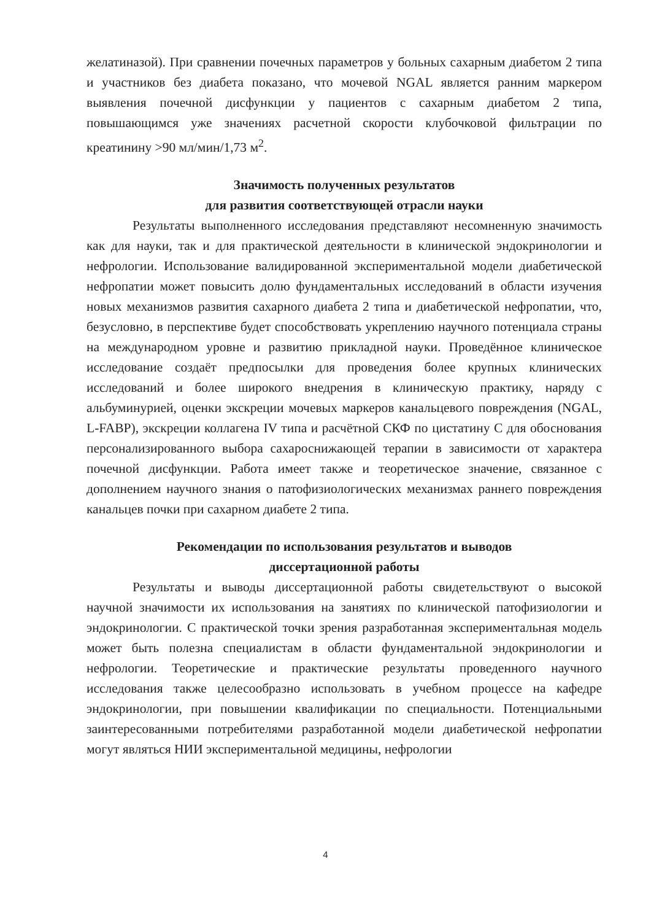желатиназой). При сравнении почечных параметров у больных сахарным диабетом 2 типа и участников без диабета показано, что мочевой NGAL является ранним маркером выявления почечной дисфункции у пациентов с сахарным диабетом 2 типа, повышающимся уже значениях расчетной скорости клубочковой фильтрации по креатинину >90 мл/мин/1,73 м<sup>2</sup>.
Значимость полученных результатов
для развития соответствующей отрасли науки
Результаты выполненного исследования представляют несомненную значимость как для науки, так и для практической деятельности в клинической эндокринологии и нефрологии. Использование валидированной экспериментальной модели диабетической нефропатии может повысить долю фундаментальных исследований в области изучения новых механизмов развития сахарного диабета 2 типа и диабетической нефропатии, что, безусловно, в перспективе будет способствовать укреплению научного потенциала страны на международном уровне и развитию прикладной науки. Проведённое клиническое исследование создаёт предпосылки для проведения более крупных клинических исследований и более широкого внедрения в клиническую практику, наряду с альбуминурией, оценки экскреции мочевых маркеров канальцевого повреждения (NGAL, L-FABP), экскреции коллагена IV типа и расчётной СКФ по цистатину С для обоснования персонализированного выбора сахароснижающей терапии в зависимости от характера почечной дисфункции. Работа имеет также и теоретическое значение, связанное с дополнением научного знания о патофизиологических механизмах раннего повреждения канальцев почки при сахарном диабете 2 типа.
Рекомендации по использования результатов и выводов
диссертационной работы
Результаты и выводы диссертационной работы свидетельствуют о высокой научной значимости их использования на занятиях по клинической патофизиологии и эндокринологии. С практической точки зрения разработанная экспериментальная модель может быть полезна специалистам в области фундаментальной эндокринологии и нефрологии. Теоретические и практические результаты проведенного научного исследования также целесообразно использовать в учебном процессе на кафедре эндокринологии, при повышении квалификации по специальности. Потенциальными заинтересованными потребителями разработанной модели диабетической нефропатии могут являться НИИ экспериментальной медицины, нефрологии
4